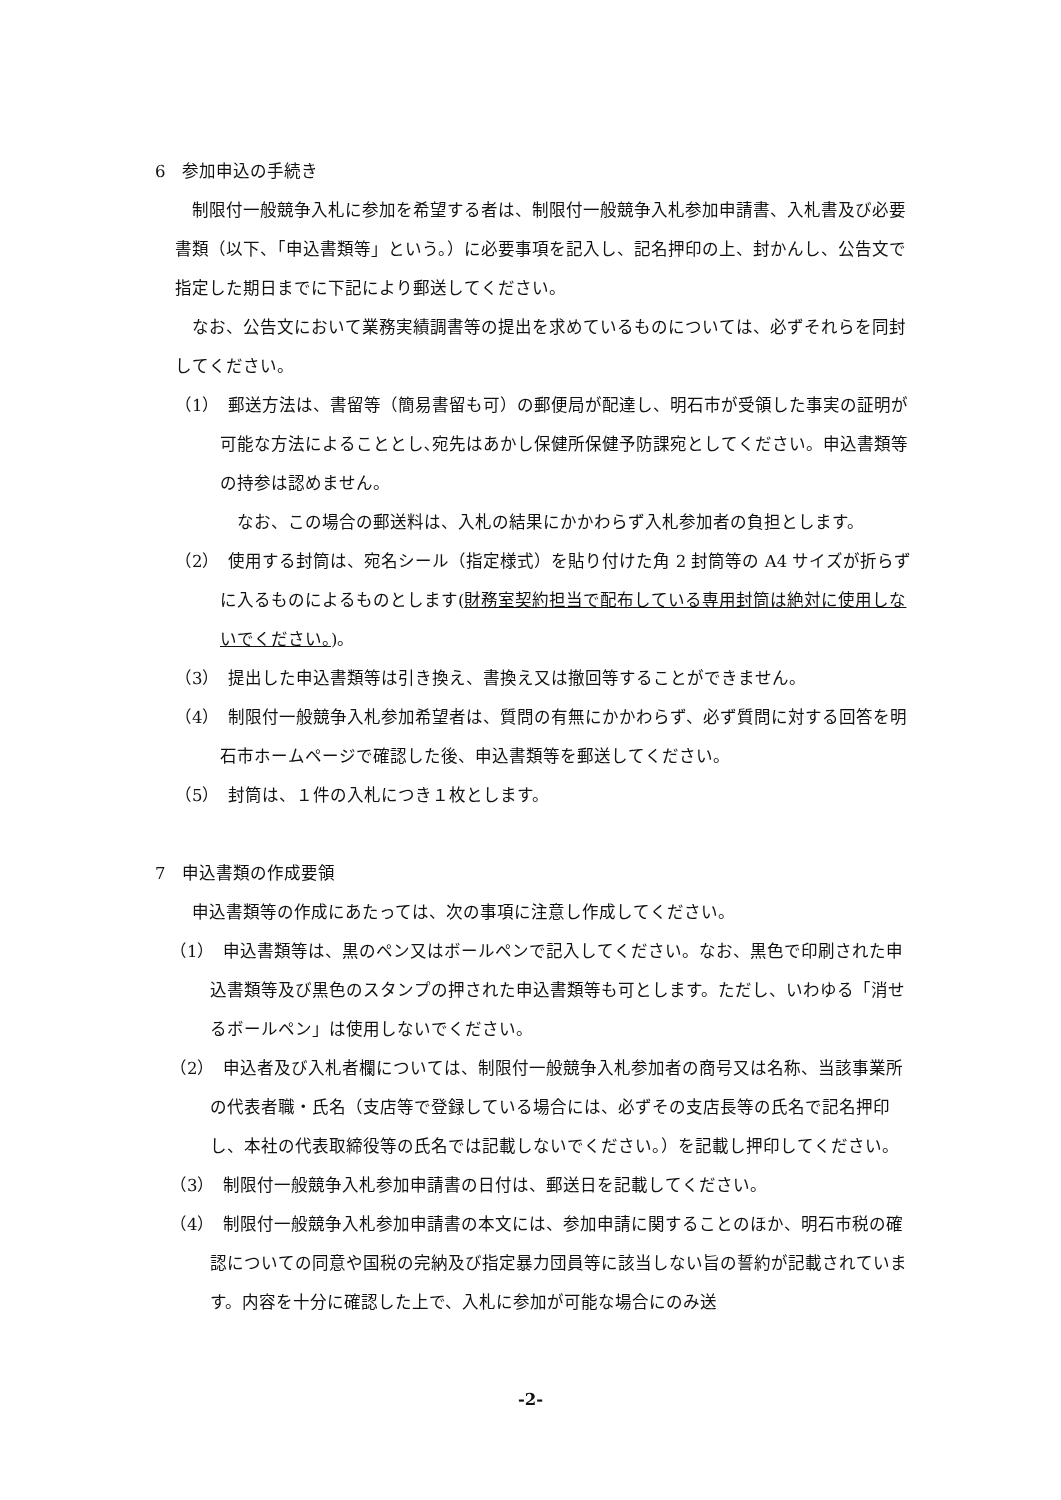6　参加申込の手続き
制限付一般競争入札に参加を希望する者は、制限付一般競争入札参加申請書、入札書及び必要書類（以下、「申込書類等」という。）に必要事項を記入し、記名押印の上、封かんし、公告文で指定した期日までに下記により郵送してください。
なお、公告文において業務実績調書等の提出を求めているものについては、必ずそれらを同封してください。
（1）　郵送方法は、書留等（簡易書留も可）の郵便局が配達し、明石市が受領した事実の証明が可能な方法によることとし､宛先はあかし保健所保健予防課宛としてください。申込書類等の持参は認めません。
なお、この場合の郵送料は、入札の結果にかかわらず入札参加者の負担とします。
（2）　使用する封筒は、宛名シール（指定様式）を貼り付けた角 2 封筒等の A4 サイズが折らずに入るものによるものとします(財務室契約担当で配布している専用封筒は絶対に使用しないでください。)。
（3）　提出した申込書類等は引き換え、書換え又は撤回等することができません。
（4）　制限付一般競争入札参加希望者は、質問の有無にかかわらず、必ず質問に対する回答を明石市ホームページで確認した後、申込書類等を郵送してください。
（5）　封筒は、１件の入札につき１枚とします。
7　申込書類の作成要領
申込書類等の作成にあたっては、次の事項に注意し作成してください。
（1）　申込書類等は、黒のペン又はボールペンで記入してください。なお、黒色で印刷された申込書類等及び黒色のスタンプの押された申込書類等も可とします。ただし、いわゆる「消せるボールペン」は使用しないでください。
（2）　申込者及び入札者欄については、制限付一般競争入札参加者の商号又は名称、当該事業所の代表者職・氏名（支店等で登録している場合には、必ずその支店長等の氏名で記名押印し、本社の代表取締役等の氏名では記載しないでください。）を記載し押印してください。
（3）　制限付一般競争入札参加申請書の日付は、郵送日を記載してください。
（4）　制限付一般競争入札参加申請書の本文には、参加申請に関することのほか、明石市税の確認についての同意や国税の完納及び指定暴力団員等に該当しない旨の誓約が記載されています。内容を十分に確認した上で、入札に参加が可能な場合にのみ送
-2-